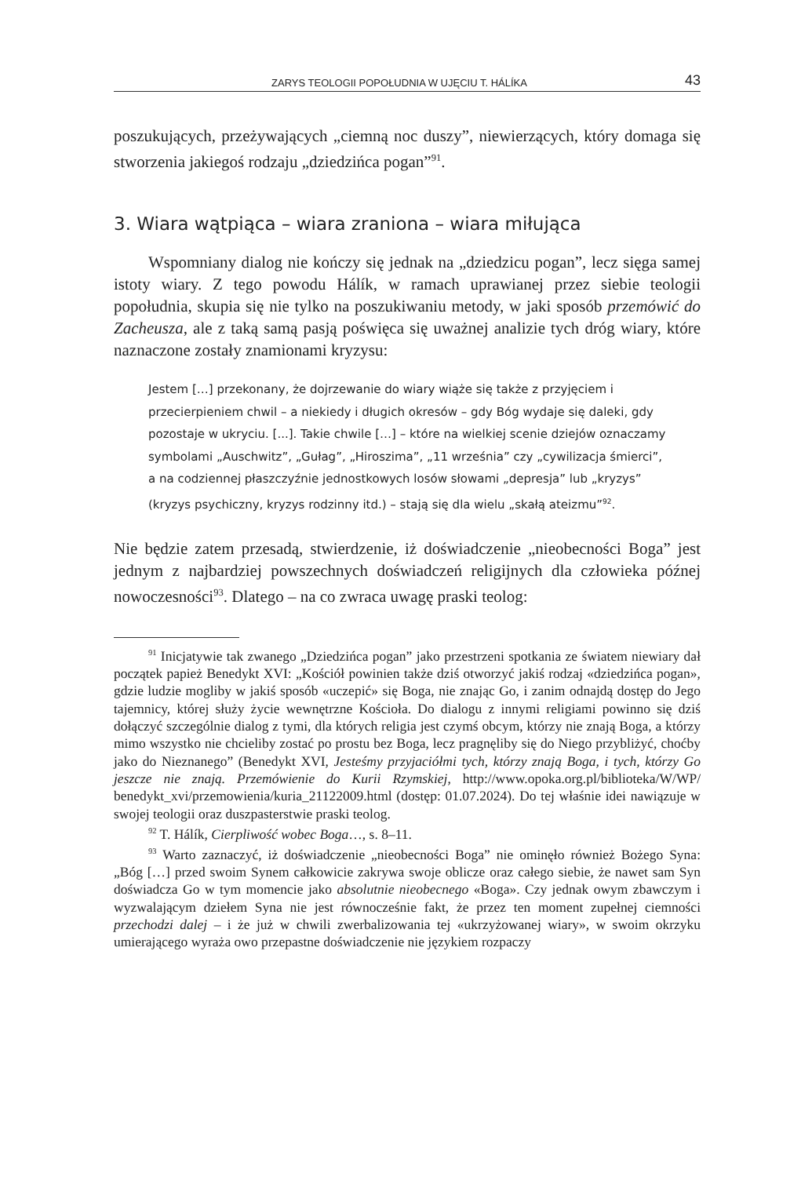ZARYS TEOLOGII POPOŁUDNIA W UJĘCIU T. HÁLÍKA 43
poszukujących, przeżywających „ciemną noc duszy”, niewierzących, który domaga się stworzenia jakiegoś rodzaju „dziedzińca pogan”<sup>91</sup>.
3. Wiara wątpiąca – wiara zraniona – wiara miłująca
Wspomniany dialog nie kończy się jednak na „dziedzicu pogan”, lecz sięga samej istoty wiary. Z tego powodu Hálík, w ramach uprawianej przez siebie teologii popołudnia, skupia się nie tylko na poszukiwaniu metody, w jaki sposób przemówić do Zacheusza, ale z taką samą pasją poświęca się uważnej analizie tych dróg wiary, które naznaczone zostały znamionami kryzysu:
Jestem […] przekonany, że dojrzewanie do wiary wiąże się także z przyjęciem i przecierpieniem chwil – a niekiedy i długich okresów – gdy Bóg wydaje się daleki, gdy pozostaje w ukryciu. [...]. Takie chwile […] – które na wielkiej scenie dziejów oznaczamy symbolami „Auschwitz”, „Gułag”, „Hiroszima”, „11 września” czy „cywilizacja śmierci”, a na codziennej płaszczyźnie jednostkowych losów słowami „depresja” lub „kryzys” (kryzys psychiczny, kryzys rodzinny itd.) – stają się dla wielu „skałą ateizmu”<sup>92</sup>.
Nie będzie zatem przesadą, stwierdzenie, iż doświadczenie „nieobecności Boga” jest jednym z najbardziej powszechnych doświadczeń religijnych dla człowieka późnej nowoczesności<sup>93</sup>. Dlatego – na co zwraca uwagę praski teolog:
<sup>91</sup> Inicjatywie tak zwanego „Dziedzińca pogan” jako przestrzeni spotkania ze światem niewiary dał początek papież Benedykt XVI: „Kościół powinien także dziś otworzyć jakiś rodzaj «dziedzińca pogan», gdzie ludzie mogliby w jakiś sposób «uczepić» się Boga, nie znając Go, i zanim odnajdą dostęp do Jego tajemnicy, której służy życie wewnętrzne Kościoła. Do dialogu z innymi religiami powinno się dziś dołączyć szczególnie dialog z tymi, dla których religia jest czymś obcym, którzy nie znają Boga, a którzy mimo wszystko nie chcieliby zostać po prostu bez Boga, lecz pragnęliby się do Niego przybliżyć, choćby jako do Nieznanego” (Benedykt XVI, Jesteśmy przyjaciółmi tych, którzy znają Boga, i tych, którzy Go jeszcze nie znają. Przemówienie do Kurii Rzymskiej, http://www.opoka.org.pl/biblioteka/W/WP/ benedykt_xvi/przemowienia/kuria_21122009.html (dostęp: 01.07.2024). Do tej właśnie idei nawiązuje w swojej teologii oraz duszpasterstwie praski teolog.
<sup>92</sup> T. Hálík, Cierpliwość wobec Boga…, s. 8–11.
<sup>93</sup> Warto zaznaczyć, iż doświadczenie „nieobecności Boga” nie ominęło również Bożego Syna: „Bóg […] przed swoim Synem całkowicie zakrywa swoje oblicze oraz całego siebie, że nawet sam Syn doświadcza Go w tym momencie jako absolutnie nieobecnego «Boga». Czy jednak owym zbawczym i wyzwalającym dziełem Syna nie jest równocześnie fakt, że przez ten moment zupełnej ciemności przechodzi dalej – i że już w chwili zwerbalizowania tej «ukrzyżowanej wiary», w swoim okrzyku umierającego wyraża owo przepastne doświadczenie nie językiem rozpaczy